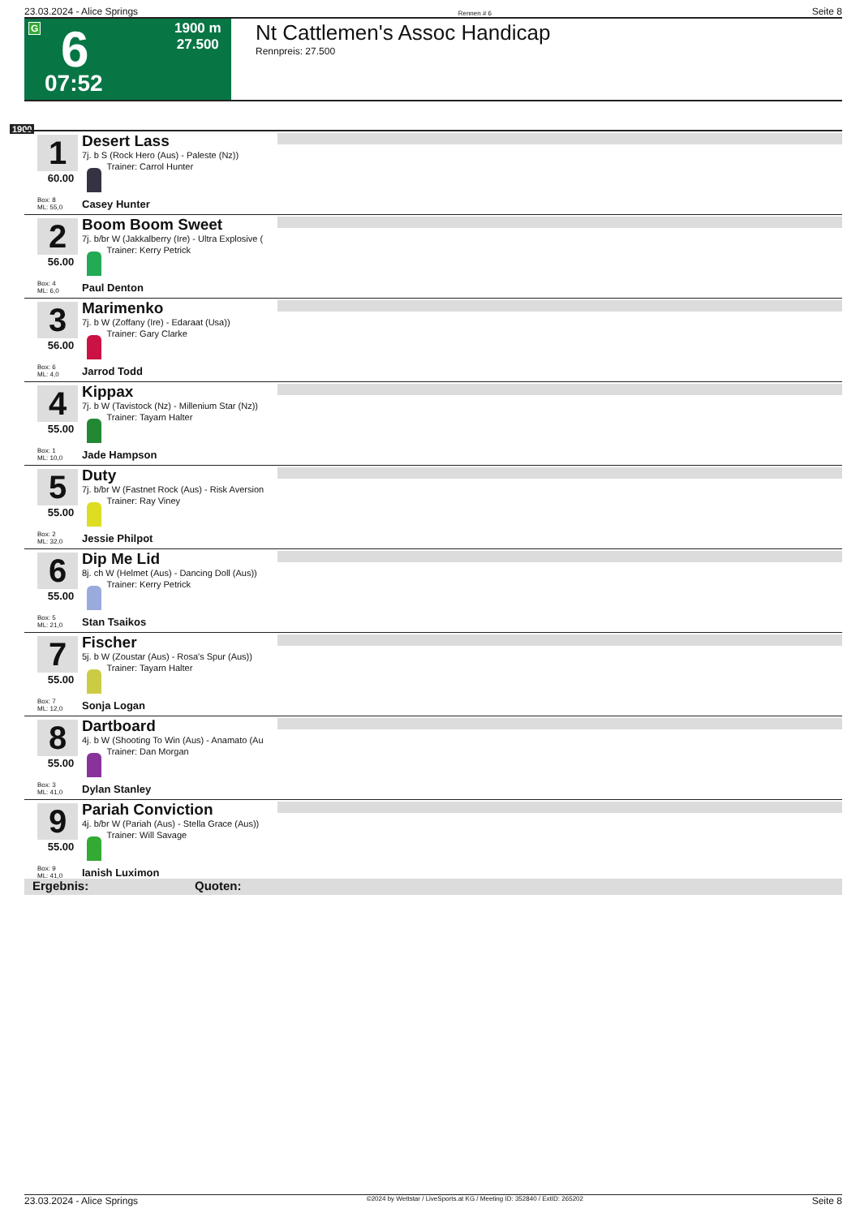23.03.2024 - Alice Springs Rennen # 6 Seite 8
G 6
07:52
1900 m
27.500
Nt Cattlemen's Assoc Handicap
Rennpreis: 27.500
1900
1
60.00
Box: 8
ML: 55,0
Desert Lass
7j. b S (Rock Hero (Aus) - Paleste (Nz))
Trainer: Carrol Hunter
Casey Hunter
2
56.00
Box: 4
ML: 6,0
Boom Boom Sweet
7j. b/br W (Jakkalberry (Ire) - Ultra Explosive (
Trainer: Kerry Petrick
Paul Denton
3
56.00
Box: 6
ML: 4,0
Marimenko
7j. b W (Zoffany (Ire) - Edaraat (Usa))
Trainer: Gary Clarke
Jarrod Todd
4
55.00
Box: 1
ML: 10,0
Kippax
7j. b W (Tavistock (Nz) - Millenium Star (Nz))
Trainer: Tayarn Halter
Jade Hampson
5
55.00
Box: 2
ML: 32,0
Duty
7j. b/br W (Fastnet Rock (Aus) - Risk Aversion
Trainer: Ray Viney
Jessie Philpot
6
55.00
Box: 5
ML: 21,0
Dip Me Lid
8j. ch W (Helmet (Aus) - Dancing Doll (Aus))
Trainer: Kerry Petrick
Stan Tsaikos
7
55.00
Box: 7
ML: 12,0
Fischer
5j. b W (Zoustar (Aus) - Rosa's Spur (Aus))
Trainer: Tayarn Halter
Sonja Logan
8
55.00
Box: 3
ML: 41,0
Dartboard
4j. b W (Shooting To Win (Aus) - Anamato (Au
Trainer: Dan Morgan
Dylan Stanley
9
55.00
Box: 9
ML: 41,0
Pariah Conviction
4j. b/br W (Pariah (Aus) - Stella Grace (Aus))
Trainer: Will Savage
Ianish Luximon
Ergebnis: Quoten:
23.03.2024 - Alice Springs ©2024 by Wettstar / LiveSports.at KG / Meeting ID: 352840 / ExtID: 265202 Seite 8